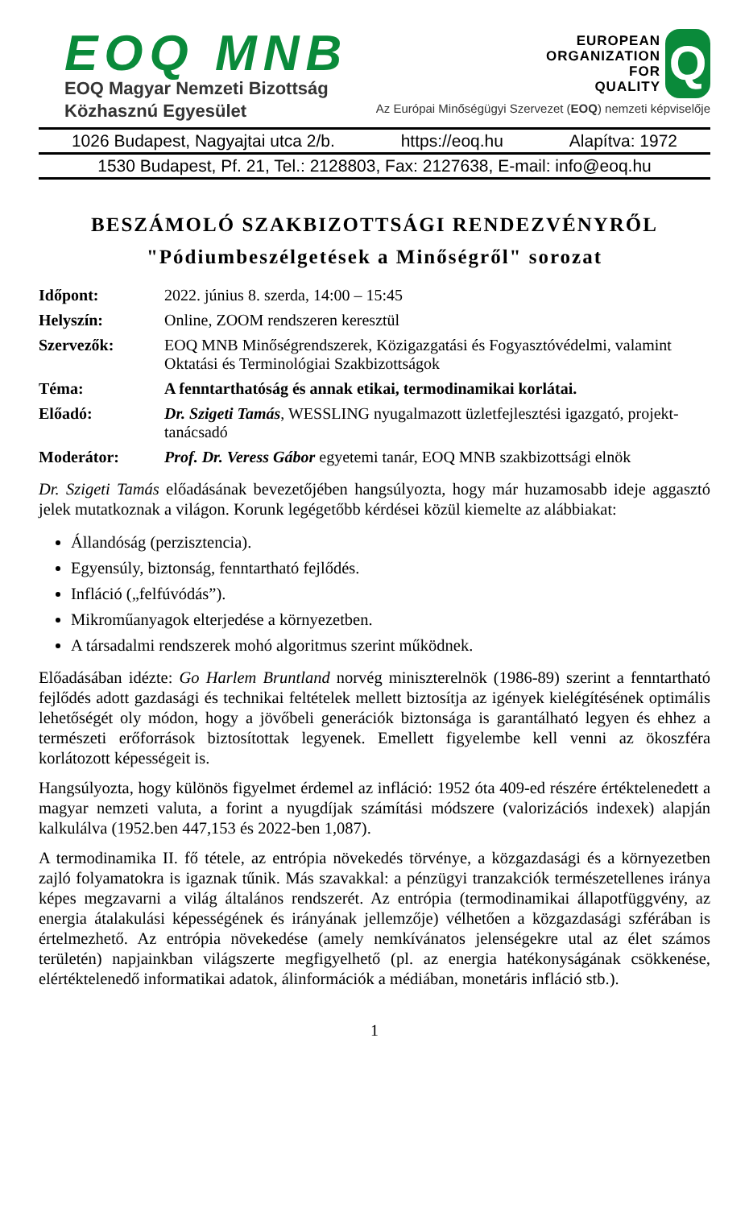EOQ MNB
EOQ Magyar Nemzeti Bizottság
Közhasznú Egyesület
EUROPEAN
ORGANIZATION
FOR
QUALITY
Q
Az Európai Minőségügyi Szervezet (EOQ) nemzeti képviselője
1026 Budapest, Nagyajtai utca 2/b. https://eoq.hu Alapítva: 1972
1530 Budapest, Pf. 21, Tel.: 2128803, Fax: 2127638, E-mail: info@eoq.hu
BESZÁMOLÓ SZAKBIZOTTSÁGI RENDEZVÉNYRŐL
"Pódiumbeszélgetések a Minőségről" sorozat
| Időpont: | 2022. június 8. szerda, 14:00 – 15:45 |
| Helyszín: | Online, ZOOM rendszeren keresztül |
| Szervezők: | EOQ MNB Minőségrendszerek, Közigazgatási és Fogyasztóvédelmi, valamint Oktatási és Terminológiai Szakbizottságok |
| Téma: | A fenntarthatóság és annak etikai, termodinamikai korlátai. |
| Előadó: | Dr. Szigeti Tamás , WESSLING nyugalmazott üzletfejlesztési igazgató, projekt-tanácsadó |
| Moderátor: | Prof. Dr. Veress Gábor egyetemi tanár, EOQ MNB szakbizottsági elnök |
Dr. Szigeti Tamás előadásának bevezetőjében hangsúlyozta, hogy már huzamosabb ideje aggasztó jelek mutatkoznak a világon. Korunk legégetőbb kérdései közül kiemelte az alábbiakat:
Állandóság (perzisztencia).
Egyensúly, biztonság, fenntartható fejlődés.
Infláció („felfúvódás”).
Mikroműanyagok elterjedése a környezetben.
A társadalmi rendszerek mohó algoritmus szerint működnek.
Előadásában idézte: Go Harlem Bruntland norvég miniszterelnök (1986-89) szerint a fenntartható fejlődés adott gazdasági és technikai feltételek mellett biztosítja az igények kielégítésének optimális lehetőségét oly módon, hogy a jövőbeli generációk biztonsága is garantálható legyen és ehhez a természeti erőforrások biztosítottak legyenek. Emellett figyelembe kell venni az ökoszféra korlátozott képességeit is.
Hangsúlyozta, hogy különös figyelmet érdemel az infláció: 1952 óta 409-ed részére értéktelenedett a magyar nemzeti valuta, a forint a nyugdíjak számítási módszere (valorizációs indexek) alapján kalkulálva (1952.ben 447,153 és 2022-ben 1,087).
A termodinamika II. fő tétele, az entrópia növekedés törvénye, a közgazdasági és a környezetben zajló folyamatokra is igaznak tűnik. Más szavakkal: a pénzügyi tranzakciók természetellenes iránya képes megzavarni a világ általános rendszerét. Az entrópia (termodinamikai állapotfüggvény, az energia átalakulási képességének és irányának jellemzője) vélhetően a közgazdasági szférában is értelmezhető. Az entrópia növekedése (amely nemkívánatos jelenségekre utal az élet számos területén) napjainkban világszerte megfigyelhető (pl. az energia hatékonyságának csökkenése, elértéktelenedő informatikai adatok, álinformációk a médiában, monetáris infláció stb.).
1